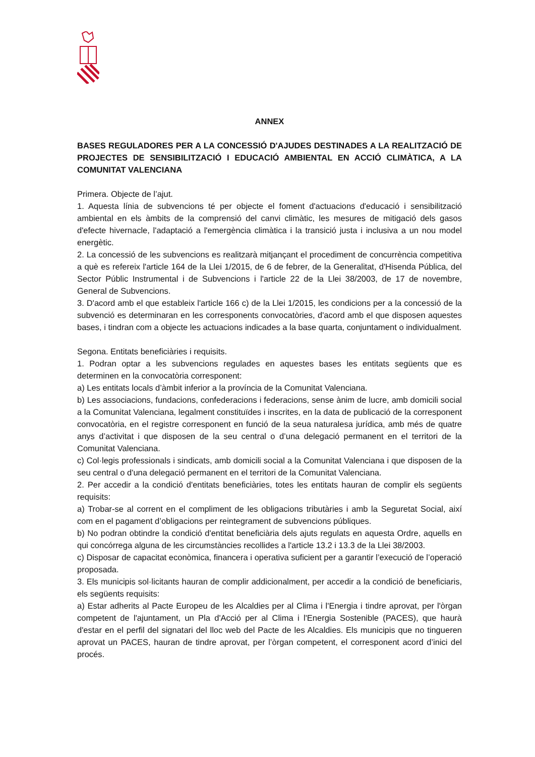ANNEX
BASES REGULADORES PER A LA CONCESSIÓ D'AJUDES DESTINADES A LA REALITZACIÓ DE PROJECTES DE SENSIBILITZACIÓ I EDUCACIÓ AMBIENTAL EN ACCIÓ CLIMÀTICA, A LA COMUNITAT VALENCIANA
Primera. Objecte de l’ajut.
1. Aquesta línia de subvencions té per objecte el foment d'actuacions d'educació i sensibilització ambiental en els àmbits de la comprensió del canvi climàtic, les mesures de mitigació dels gasos d'efecte hivernacle, l'adaptació a l'emergència climàtica i la transició justa i inclusiva a un nou model energètic.
2. La concessió de les subvencions es realitzarà mitjançant el procediment de concurrència competitiva a què es refereix l'article 164 de la Llei 1/2015, de 6 de febrer, de la Generalitat, d'Hisenda Pública, del Sector Públic Instrumental i de Subvencions i l'article 22 de la Llei 38/2003, de 17 de novembre, General de Subvencions.
3. D'acord amb el que estableix l'article 166 c) de la Llei 1/2015, les condicions per a la concessió de la subvenció es determinaran en les corresponents convocatòries, d'acord amb el que disposen aquestes bases, i tindran com a objecte les actuacions indicades a la base quarta, conjuntament o individualment.
Segona. Entitats beneficiàries i requisits.
1. Podran optar a les subvencions regulades en aquestes bases les entitats següents que es determinen en la convocatòria corresponent:
a) Les entitats locals d’àmbit inferior a la província de la Comunitat Valenciana.
b) Les associacions, fundacions, confederacions i federacions, sense ànim de lucre, amb domicili social a la Comunitat Valenciana, legalment constituïdes i inscrites, en la data de publicació de la corresponent convocatòria, en el registre corresponent en funció de la seua naturalesa jurídica, amb més de quatre anys d’activitat i que disposen de la seu central o d’una delegació permanent en el territori de la Comunitat Valenciana.
c) Col·legis professionals i sindicats, amb domicili social a la Comunitat Valenciana i que disposen de la seu central o d'una delegació permanent en el territori de la Comunitat Valenciana.
2. Per accedir a la condició d'entitats beneficiàries, totes les entitats hauran de complir els següents requisits:
a) Trobar-se al corrent en el compliment de les obligacions tributàries i amb la Seguretat Social, així com en el pagament d’obligacions per reintegrament de subvencions públiques.
b) No podran obtindre la condició d'entitat beneficiària dels ajuts regulats en aquesta Ordre, aquells en qui concórrega alguna de les circumstàncies recollides a l'article 13.2 i 13.3 de la Llei 38/2003.
c) Disposar de capacitat econòmica, financera i operativa suficient per a garantir l’execució de l’operació proposada.
3. Els municipis sol·licitants hauran de complir addicionalment, per accedir a la condició de beneficiaris, els següents requisits:
a) Estar adherits al Pacte Europeu de les Alcaldies per al Clima i l'Energia i tindre aprovat, per l'òrgan competent de l'ajuntament, un Pla d'Acció per al Clima i l'Energia Sostenible (PACES), que haurà d'estar en el perfil del signatari del lloc web del Pacte de les Alcaldies. Els municipis que no tingueren aprovat un PACES, hauran de tindre aprovat, per l’òrgan competent, el corresponent acord d’inici del procés.